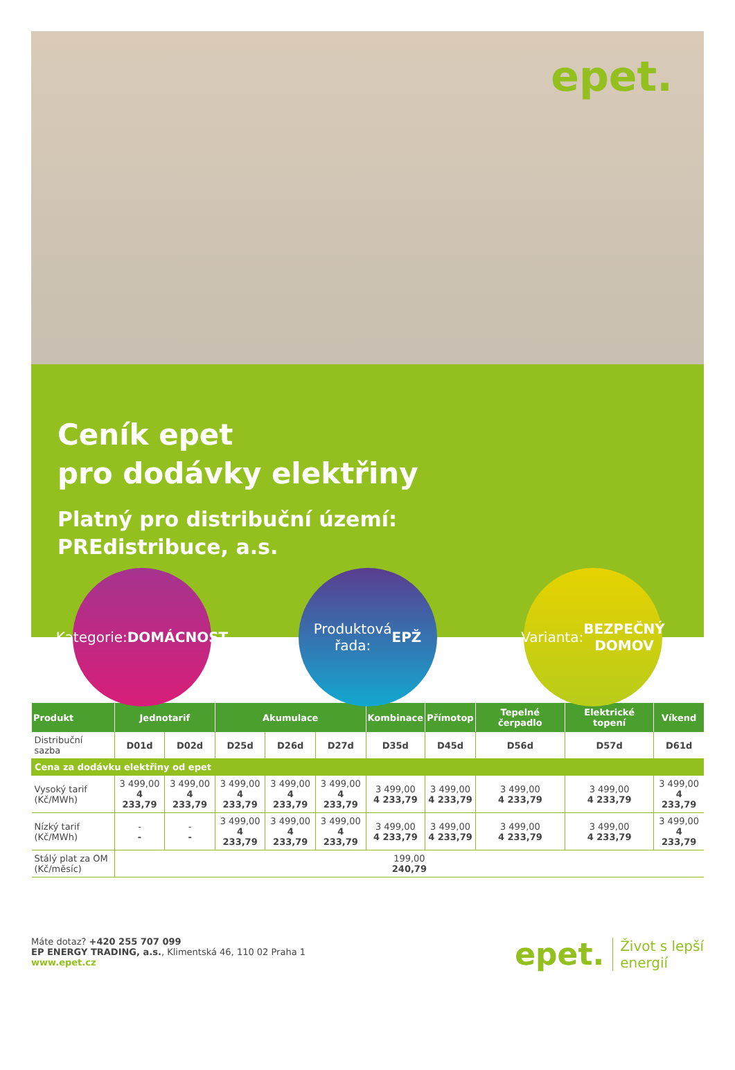epet.
Ceník epet
pro dodávky elektřiny
Platný pro distribuční území:
PREdistribuce, a.s.
Kategorie:
DOMÁCNOST
Produktová
řada:
EPŽ
Varianta:
BEZPEČNÝ
DOMOV
| Produkt | Jednotarif | | Akumulace | | | Kombinace | Přímotop | Tepelné čerpadlo | Elektrické topení | Víkend |
| --- | --- | --- | --- | --- | --- | --- | --- | --- | --- | --- |
| Distribuční sazba | D01d | D02d | D25d | D26d | D27d | D35d | D45d | D56d | D57d | D61d |
| Cena za dodávku elektřiny od epet | | | | | | | | | | |
| Vysoký tarif (Kč/MWh) | 3 499,00 4 233,79 | 3 499,00 4 233,79 | 3 499,00 4 233,79 | 3 499,00 4 233,79 | 3 499,00 4 233,79 | 3 499,00 4 233,79 | 3 499,00 4 233,79 | 3 499,00 4 233,79 | 3 499,00 4 233,79 | 3 499,00 4 233,79 |
| Nízký tarif (Kč/MWh) | - - | - - | 3 499,00 4 233,79 | 3 499,00 4 233,79 | 3 499,00 4 233,79 | 3 499,00 4 233,79 | 3 499,00 4 233,79 | 3 499,00 4 233,79 | 3 499,00 4 233,79 | 3 499,00 4 233,79 |
| Stálý plat za OM (Kč/měsíc) | 199,00 240,79 | | | | | | | | | |
Máte dotaz? +420 255 707 099
EP ENERGY TRADING, a.s., Klimentská 46, 110 02 Praha 1
www.epet.cz
epet. Život s lepší
energií